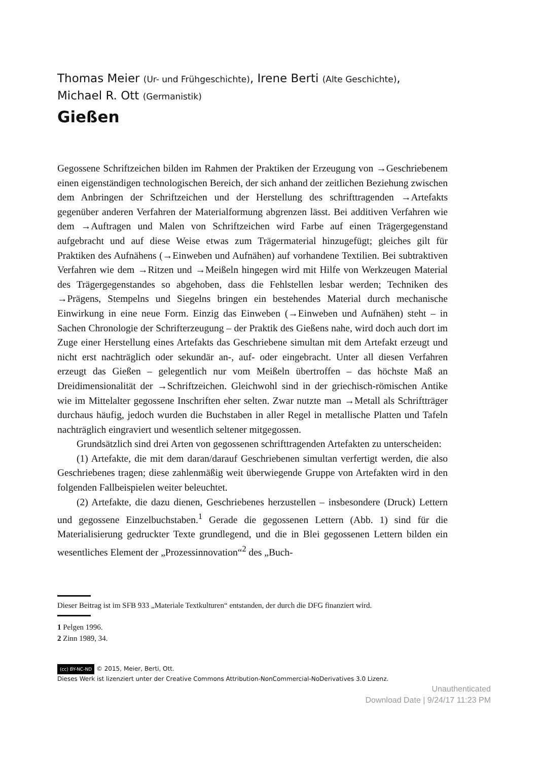Thomas Meier (Ur- und Frühgeschichte), Irene Berti (Alte Geschichte),
Michael R. Ott (Germanistik)
Gießen
Gegossene Schriftzeichen bilden im Rahmen der Praktiken der Erzeugung von →Geschriebenem einen eigenständigen technologischen Bereich, der sich anhand der zeitlichen Beziehung zwischen dem Anbringen der Schriftzeichen und der Herstellung des schrifttragenden →Artefakts gegenüber anderen Verfahren der Materialformung abgrenzen lässt. Bei additiven Verfahren wie dem →Auftragen und Malen von Schriftzeichen wird Farbe auf einen Trägergegenstand aufgebracht und auf diese Weise etwas zum Trägermaterial hinzugefügt; gleiches gilt für Praktiken des Aufnähens (→Einweben und Aufnähen) auf vorhandene Textilien. Bei subtraktiven Verfahren wie dem →Ritzen und →Meißeln hingegen wird mit Hilfe von Werkzeugen Material des Trägergegenstandes so abgehoben, dass die Fehlstellen lesbar werden; Techniken des →Prägens, Stempelns und Siegelns bringen ein bestehendes Material durch mechanische Einwirkung in eine neue Form. Einzig das Einweben (→Einweben und Aufnähen) steht – in Sachen Chronologie der Schrifterzeugung – der Praktik des Gießens nahe, wird doch auch dort im Zuge einer Herstellung eines Artefakts das Geschriebene simultan mit dem Artefakt erzeugt und nicht erst nachträglich oder sekundär an-, auf- oder eingebracht. Unter all diesen Verfahren erzeugt das Gießen – gelegentlich nur vom Meißeln übertroffen – das höchste Maß an Dreidimensionalität der →Schriftzeichen. Gleichwohl sind in der griechisch-römischen Antike wie im Mittelalter gegossene Inschriften eher selten. Zwar nutzte man →Metall als Schriftträger durchaus häufig, jedoch wurden die Buchstaben in aller Regel in metallische Platten und Tafeln nachträglich eingraviert und wesentlich seltener mitgegossen.
Grundsätzlich sind drei Arten von gegossenen schrifttragenden Artefakten zu unterscheiden:
(1) Artefakte, die mit dem daran/darauf Geschriebenen simultan verfertigt werden, die also Geschriebenes tragen; diese zahlenmäßig weit überwiegende Gruppe von Artefakten wird in den folgenden Fallbeispielen weiter beleuchtet.
(2) Artefakte, die dazu dienen, Geschriebenes herzustellen – insbesondere (Druck) Lettern und gegossene Einzelbuchstaben.<sup>1</sup> Gerade die gegossenen Lettern (Abb. 1) sind für die Materialisierung gedruckter Texte grundlegend, und die in Blei gegossenen Lettern bilden ein wesentliches Element der „Prozessinnovation“<sup>2</sup> des „Buch-
Dieser Beitrag ist im SFB 933 „Materiale Textkulturen“ entstanden, der durch die DFG finanziert wird.
1 Pelgen 1996.
2 Zinn 1989, 34.
(cc) BY-NC-ND © 2015, Meier, Berti, Ott.
Dieses Werk ist lizenziert unter der Creative Commons Attribution-NonCommercial-NoDerivatives 3.0 Lizenz.
Unauthenticated
Download Date | 9/24/17 11:23 PM